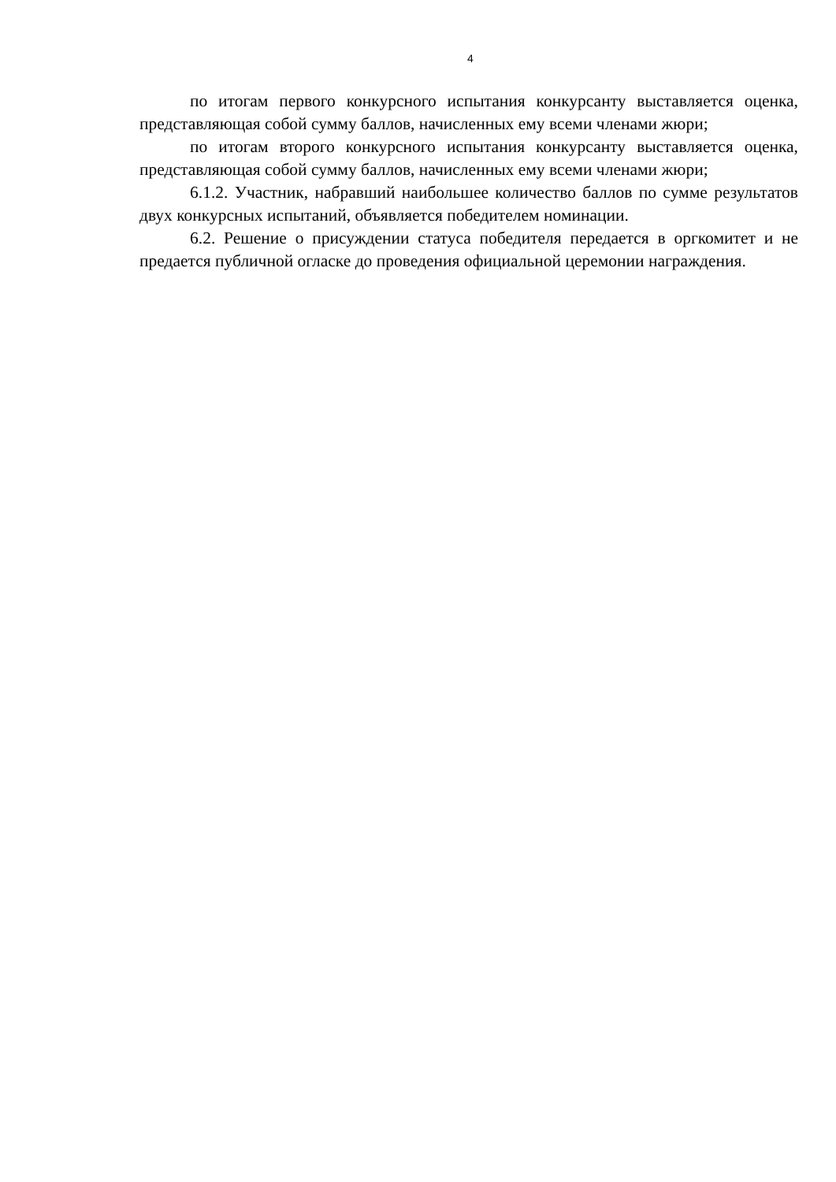4
по итогам первого конкурсного испытания конкурсанту выставляется оценка, представляющая собой сумму баллов, начисленных ему всеми членами жюри;
по итогам второго конкурсного испытания конкурсанту выставляется оценка, представляющая собой сумму баллов, начисленных ему всеми членами жюри;
6.1.2. Участник, набравший наибольшее количество баллов по сумме результатов двух конкурсных испытаний, объявляется победителем номинации.
6.2. Решение о присуждении статуса победителя передается в оргкомитет и не предается публичной огласке до проведения официальной церемонии награждения.